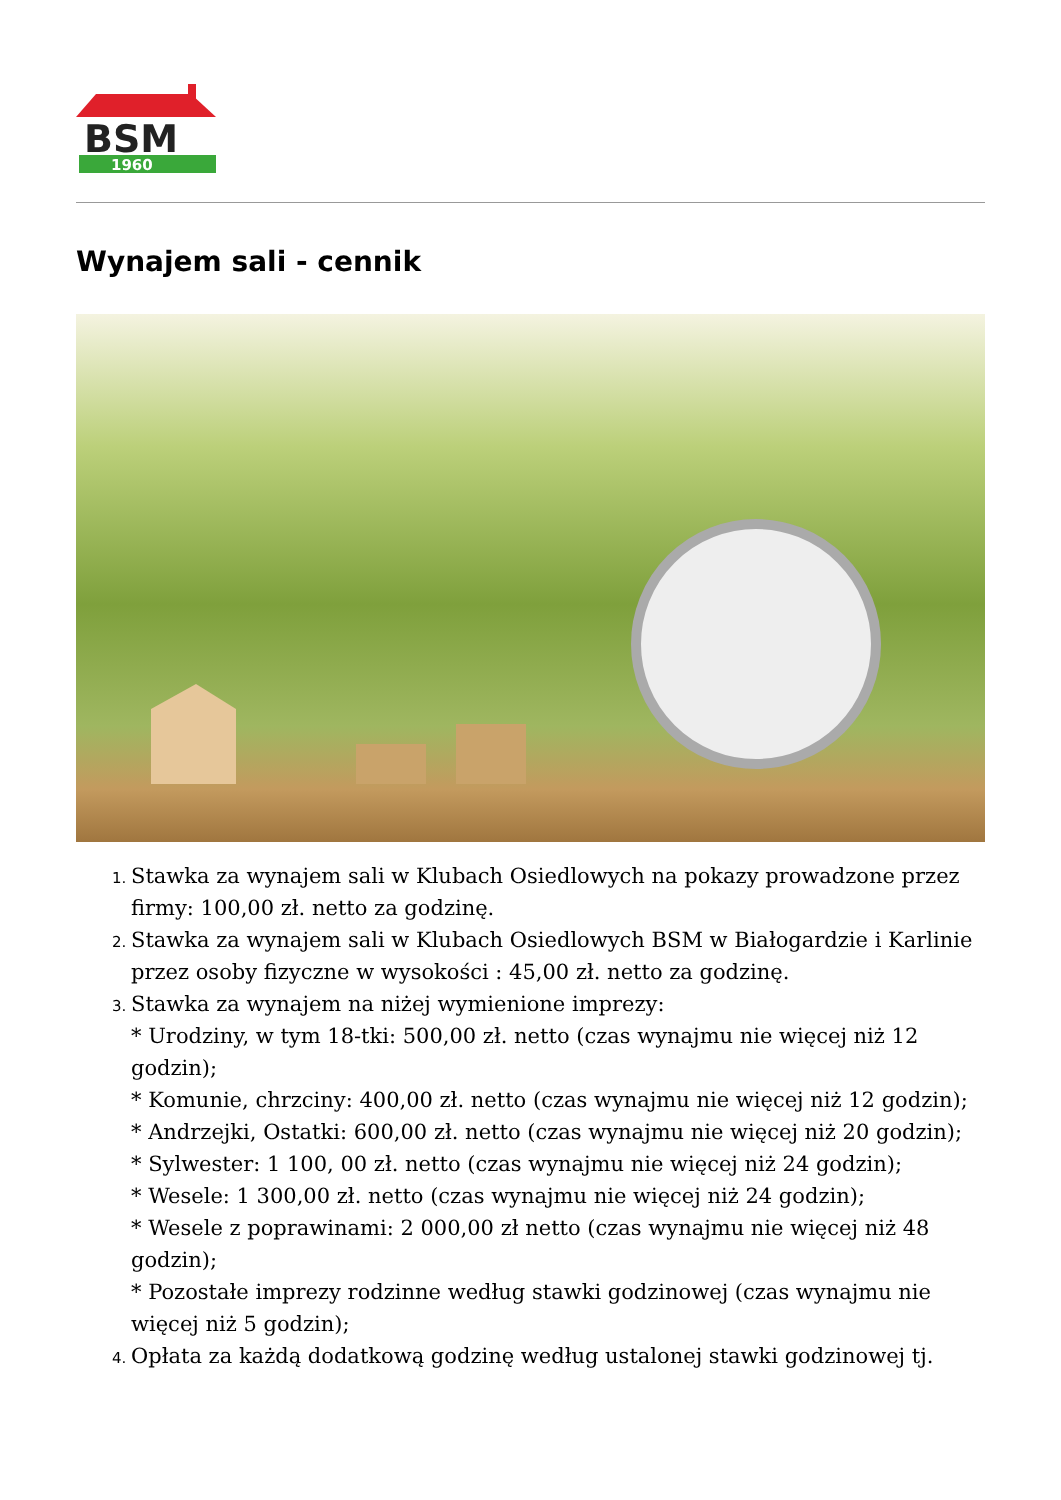BSM
1960
Wynajem sali - cennik
Stawka za wynajem sali w Klubach Osiedlowych na pokazy prowadzone przez firmy: 100,00 zł. netto za godzinę.
Stawka za wynajem sali w Klubach Osiedlowych BSM w Białogardzie i Karlinie przez osoby fizyczne w wysokości : 45,00 zł. netto za godzinę.
Stawka za wynajem na niżej wymienione imprezy:
* Urodziny, w tym 18-tki: 500,00 zł. netto (czas wynajmu nie więcej niż 12 godzin);
* Komunie, chrzciny: 400,00 zł. netto (czas wynajmu nie więcej niż 12 godzin);
* Andrzejki, Ostatki: 600,00 zł. netto (czas wynajmu nie więcej niż 20 godzin);
* Sylwester: 1 100, 00 zł. netto (czas wynajmu nie więcej niż 24 godzin);
* Wesele: 1 300,00 zł. netto (czas wynajmu nie więcej niż 24 godzin);
* Wesele z poprawinami: 2 000,00 zł netto (czas wynajmu nie więcej niż 48 godzin);
* Pozostałe imprezy rodzinne według stawki godzinowej (czas wynajmu nie więcej niż 5 godzin);
Opłata za każdą dodatkową godzinę według ustalonej stawki godzinowej tj.